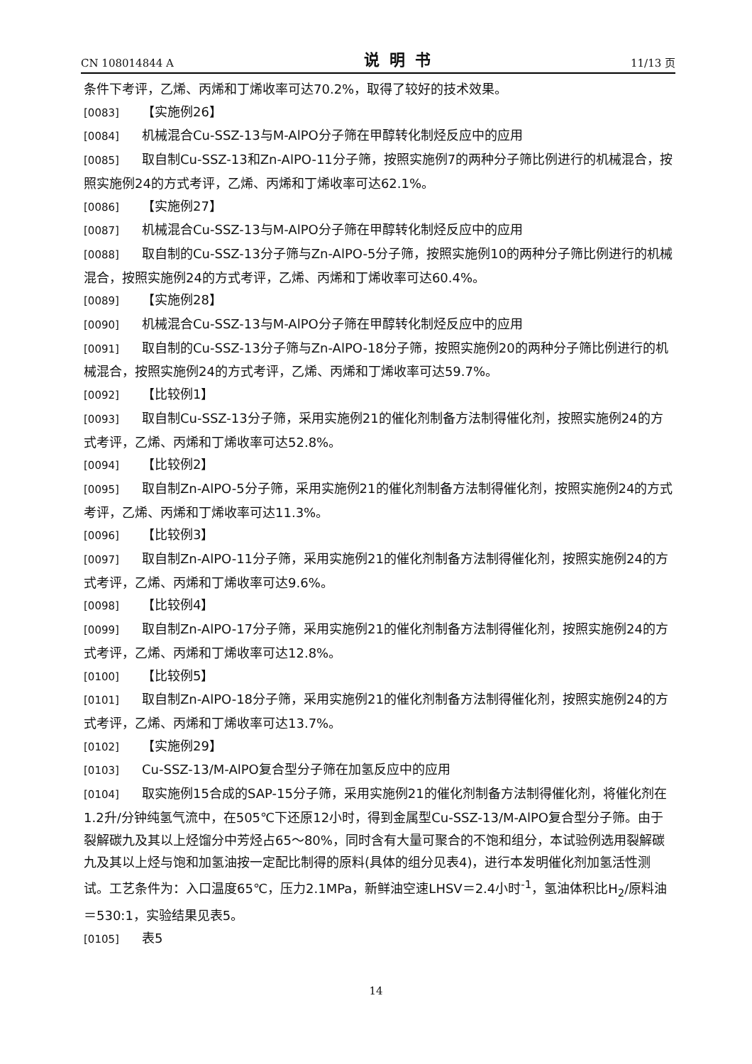CN 108014844 A 说明书 11/13 页
条件下考评，乙烯、丙烯和丁烯收率可达70.2%，取得了较好的技术效果。
[0083] 【实施例26】
[0084] 机械混合Cu-SSZ-13与M-AlPO分子筛在甲醇转化制烃反应中的应用
[0085] 取自制Cu-SSZ-13和Zn-AlPO-11分子筛，按照实施例7的两种分子筛比例进行的机械混合，按照实施例24的方式考评，乙烯、丙烯和丁烯收率可达62.1%。
[0086] 【实施例27】
[0087] 机械混合Cu-SSZ-13与M-AlPO分子筛在甲醇转化制烃反应中的应用
[0088] 取自制的Cu-SSZ-13分子筛与Zn-AlPO-5分子筛，按照实施例10的两种分子筛比例进行的机械混合，按照实施例24的方式考评，乙烯、丙烯和丁烯收率可达60.4%。
[0089] 【实施例28】
[0090] 机械混合Cu-SSZ-13与M-AlPO分子筛在甲醇转化制烃反应中的应用
[0091] 取自制的Cu-SSZ-13分子筛与Zn-AlPO-18分子筛，按照实施例20的两种分子筛比例进行的机械混合，按照实施例24的方式考评，乙烯、丙烯和丁烯收率可达59.7%。
[0092] 【比较例1】
[0093] 取自制Cu-SSZ-13分子筛，采用实施例21的催化剂制备方法制得催化剂，按照实施例24的方式考评，乙烯、丙烯和丁烯收率可达52.8%。
[0094] 【比较例2】
[0095] 取自制Zn-AlPO-5分子筛，采用实施例21的催化剂制备方法制得催化剂，按照实施例24的方式考评，乙烯、丙烯和丁烯收率可达11.3%。
[0096] 【比较例3】
[0097] 取自制Zn-AlPO-11分子筛，采用实施例21的催化剂制备方法制得催化剂，按照实施例24的方式考评，乙烯、丙烯和丁烯收率可达9.6%。
[0098] 【比较例4】
[0099] 取自制Zn-AlPO-17分子筛，采用实施例21的催化剂制备方法制得催化剂，按照实施例24的方式考评，乙烯、丙烯和丁烯收率可达12.8%。
[0100] 【比较例5】
[0101] 取自制Zn-AlPO-18分子筛，采用实施例21的催化剂制备方法制得催化剂，按照实施例24的方式考评，乙烯、丙烯和丁烯收率可达13.7%。
[0102] 【实施例29】
[0103] Cu-SSZ-13/M-AlPO复合型分子筛在加氢反应中的应用
[0104] 取实施例15合成的SAP-15分子筛，采用实施例21的催化剂制备方法制得催化剂，将催化剂在1.2升/分钟纯氢气流中，在505℃下还原12小时，得到金属型Cu-SSZ-13/M-AlPO复合型分子筛。由于裂解碳九及其以上烃馏分中芳烃占65～80%，同时含有大量可聚合的不饱和组分，本试验例选用裂解碳九及其以上烃与饱和加氢油按一定配比制得的原料(具体的组分见表4)，进行本发明催化剂加氢活性测试。工艺条件为：入口温度65℃，压力2.1MPa，新鲜油空速LHSV＝2.4小时<sup>-1</sup>，氢油体积比H<sub>2</sub>/原料油＝530:1，实验结果见表5。
[0105] 表5
14